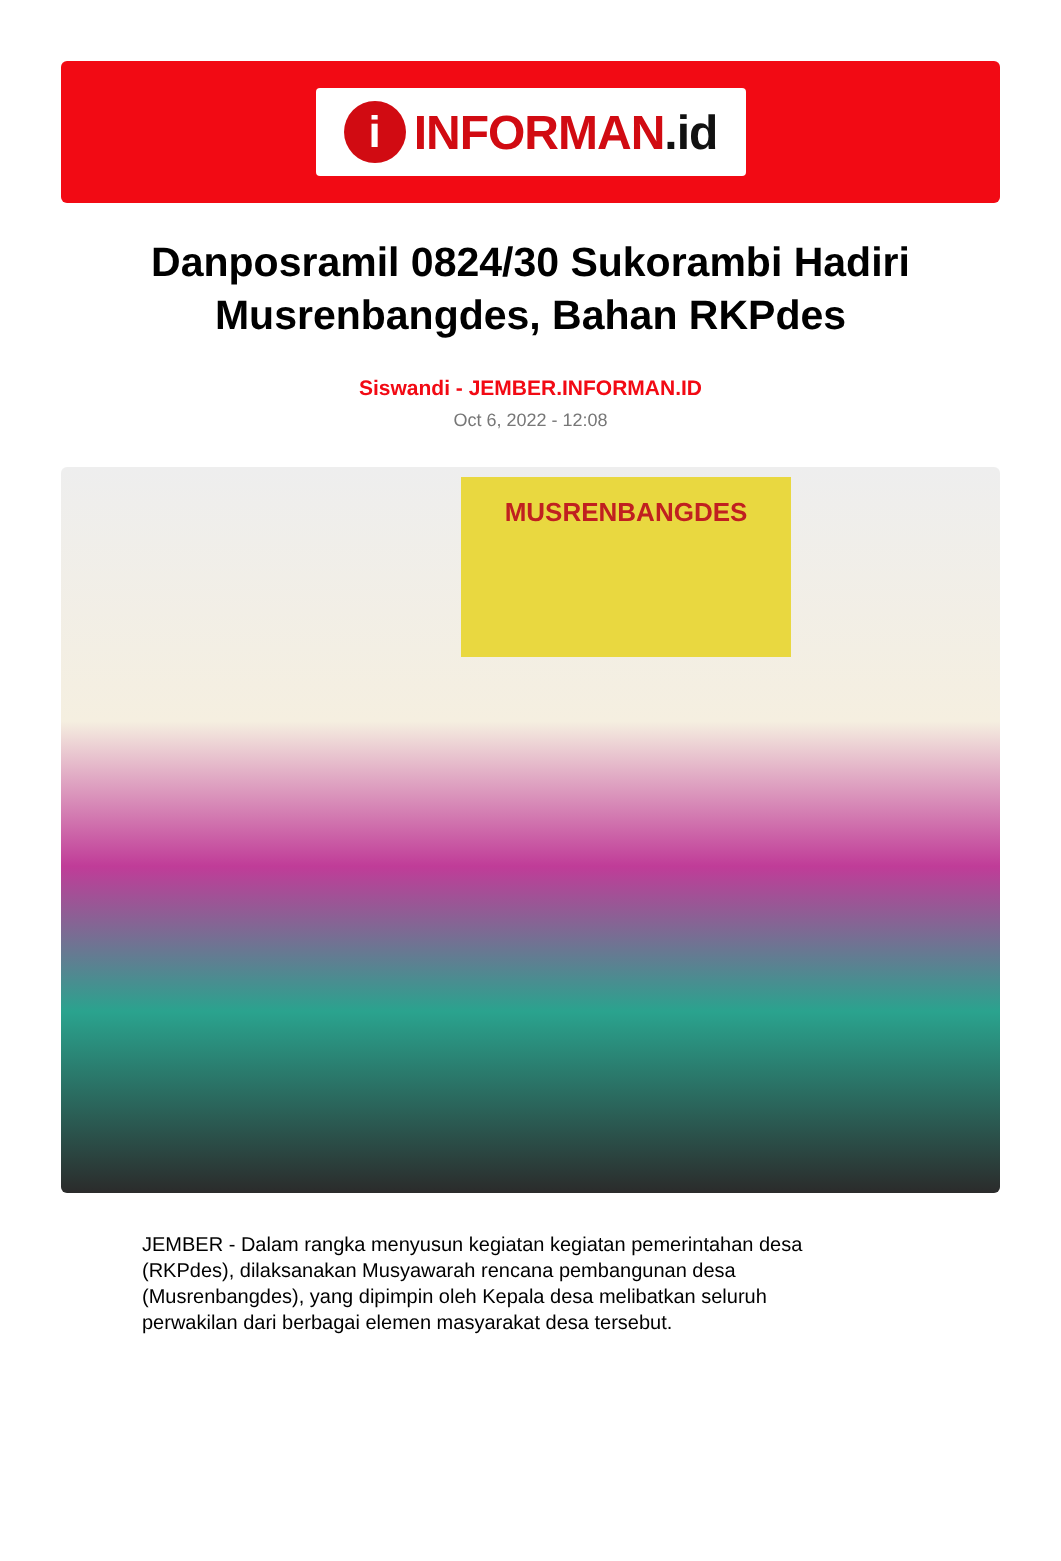i
INFORMAN.id
Danposramil 0824/30 Sukorambi Hadiri Musrenbangdes, Bahan RKPdes
Siswandi - JEMBER.INFORMAN.ID
Oct 6, 2022 - 12:08
MUSRENBANGDES
JEMBER - Dalam rangka menyusun kegiatan kegiatan pemerintahan desa (RKPdes), dilaksanakan Musyawarah rencana pembangunan desa (Musrenbangdes), yang dipimpin oleh Kepala desa melibatkan seluruh perwakilan dari berbagai elemen masyarakat desa tersebut.